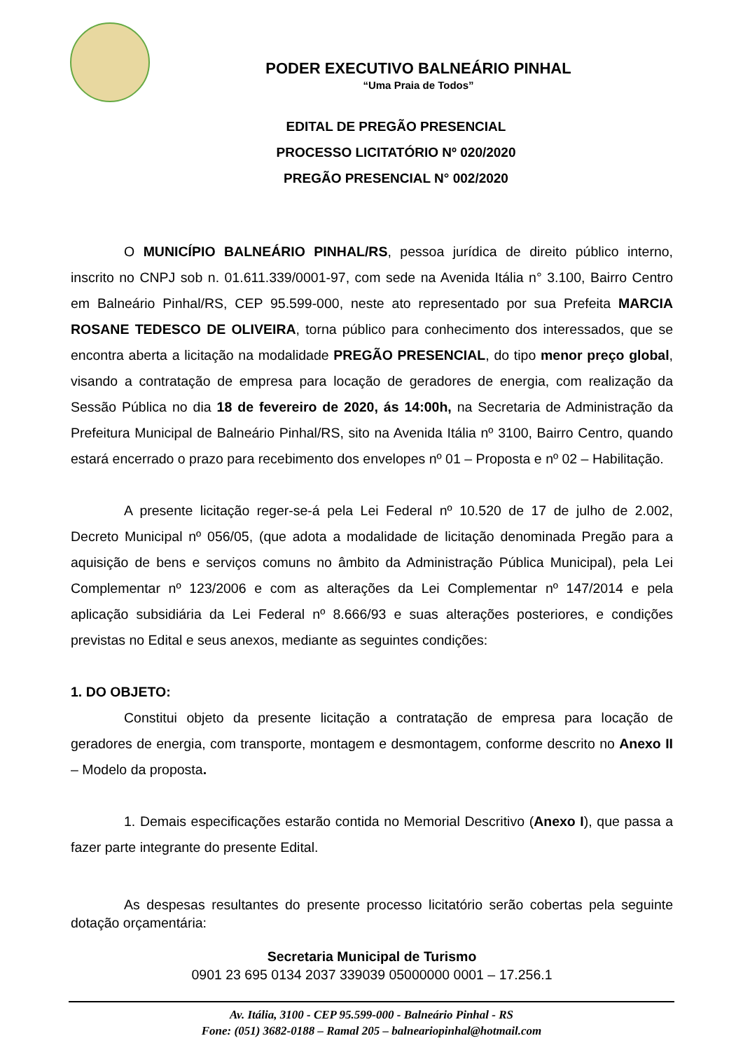PODER EXECUTIVO BALNEÁRIO PINHAL
“Uma Praia de Todos”
EDITAL DE PREGÃO PRESENCIAL
PROCESSO LICITATÓRIO Nº 020/2020
PREGÃO PRESENCIAL N° 002/2020
O MUNICÍPIO BALNEÁRIO PINHAL/RS, pessoa jurídica de direito público interno, inscrito no CNPJ sob n. 01.611.339/0001-97, com sede na Avenida Itália n° 3.100, Bairro Centro em Balneário Pinhal/RS, CEP 95.599-000, neste ato representado por sua Prefeita MARCIA ROSANE TEDESCO DE OLIVEIRA, torna público para conhecimento dos interessados, que se encontra aberta a licitação na modalidade PREGÃO PRESENCIAL, do tipo menor preço global, visando a contratação de empresa para locação de geradores de energia, com realização da Sessão Pública no dia 18 de fevereiro de 2020, ás 14:00h, na Secretaria de Administração da Prefeitura Municipal de Balneário Pinhal/RS, sito na Avenida Itália nº 3100, Bairro Centro, quando estará encerrado o prazo para recebimento dos envelopes nº 01 – Proposta e nº 02 – Habilitação.
A presente licitação reger-se-á pela Lei Federal nº 10.520 de 17 de julho de 2.002, Decreto Municipal nº 056/05, (que adota a modalidade de licitação denominada Pregão para a aquisição de bens e serviços comuns no âmbito da Administração Pública Municipal), pela Lei Complementar nº 123/2006 e com as alterações da Lei Complementar nº 147/2014 e pela aplicação subsidiária da Lei Federal nº 8.666/93 e suas alterações posteriores, e condições previstas no Edital e seus anexos, mediante as seguintes condições:
1. DO OBJETO:
Constitui objeto da presente licitação a contratação de empresa para locação de geradores de energia, com transporte, montagem e desmontagem, conforme descrito no Anexo II – Modelo da proposta.
1. Demais especificações estarão contida no Memorial Descritivo (Anexo I), que passa a fazer parte integrante do presente Edital.
As despesas resultantes do presente processo licitatório serão cobertas pela seguinte dotação orçamentária:
Secretaria Municipal de Turismo
0901 23 695 0134 2037 339039 05000000 0001 – 17.256.1
Av. Itália, 3100 - CEP 95.599-000 - Balneário Pinhal - RS
Fone: (051) 3682-0188 – Ramal 205 – balneariopinhal@hotmail.com